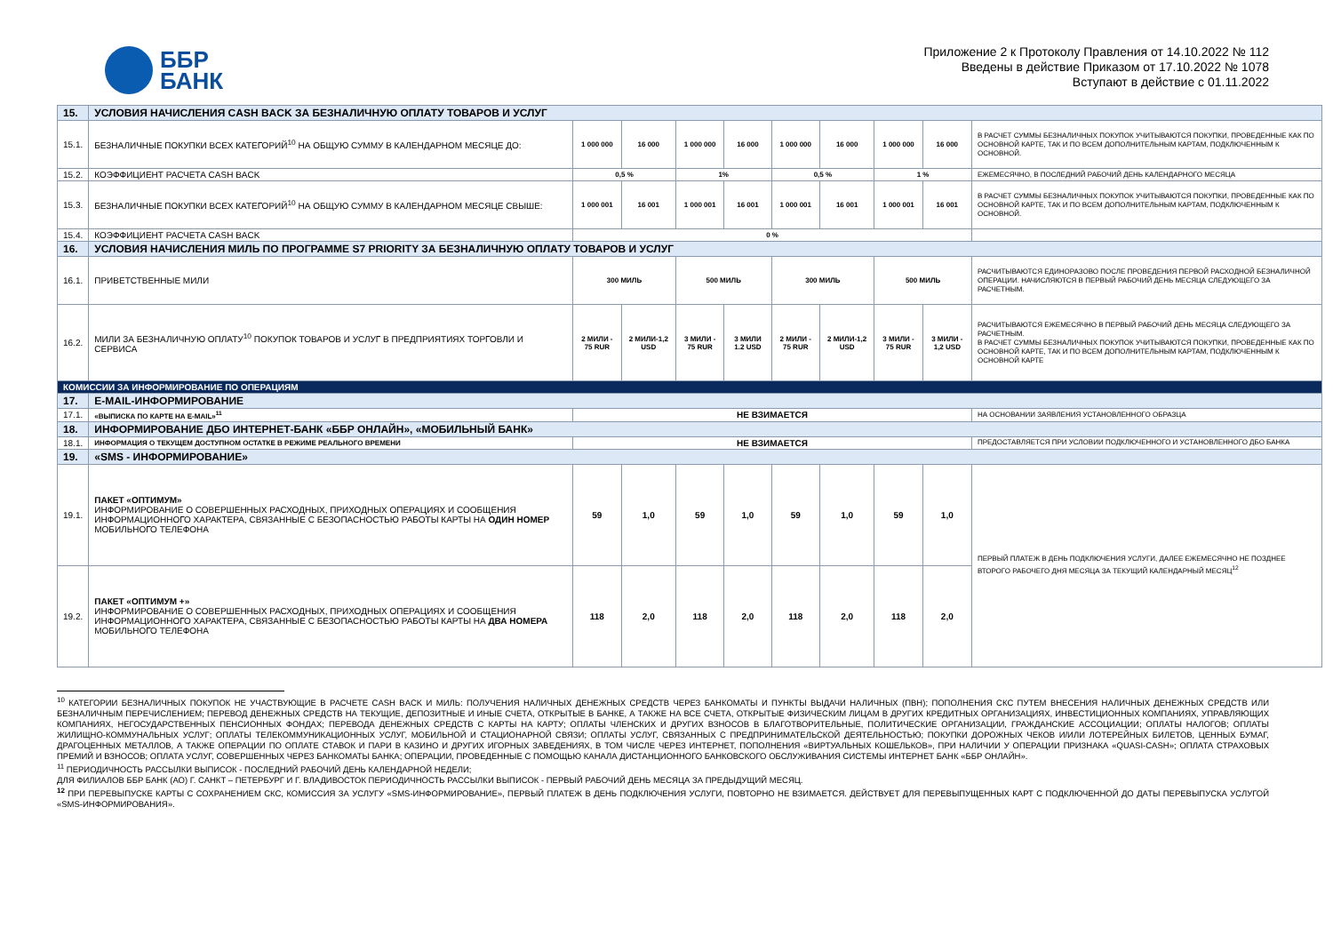ББР
БАНК
Приложение 2 к Протоколу Правления от 14.10.2022 № 112
Введены в действие Приказом от 17.10.2022 № 1078
Вступают в действие с 01.11.2022
| 15. | УСЛОВИЯ НАЧИСЛЕНИЯ CASH BACK ЗА БЕЗНАЛИЧНУЮ ОПЛАТУ ТОВАРОВ И УСЛУГ | | | | | | | | | |
| 15.1. | БЕЗНАЛИЧНЫЕ ПОКУПКИ ВСЕХ КАТЕГОРИЙ<sup>10</sup> НА ОБЩУЮ СУММУ В КАЛЕНДАРНОМ МЕСЯЦЕ ДО: | 1 000 000 | 16 000 | 1 000 000 | 16 000 | 1 000 000 | 16 000 | 1 000 000 | 16 000 | В РАСЧЕТ СУММЫ БЕЗНАЛИЧНЫХ ПОКУПОК УЧИТЫВАЮТСЯ ПОКУПКИ, ПРОВЕДЕННЫЕ КАК ПО ОСНОВНОЙ КАРТЕ, ТАК И ПО ВСЕМ ДОПОЛНИТЕЛЬНЫМ КАРТАМ, ПОДКЛЮЧЕННЫМ К ОСНОВНОЙ. |
| 15.2. | КОЭФФИЦИЕНТ РАСЧЕТА CASH BACK | 0,5 % | | 1% | | 0,5 % | | 1 % | | ЕЖЕМЕСЯЧНО, В ПОСЛЕДНИЙ РАБОЧИЙ ДЕНЬ КАЛЕНДАРНОГО МЕСЯЦА |
| 15.3. | БЕЗНАЛИЧНЫЕ ПОКУПКИ ВСЕХ КАТЕГОРИЙ<sup>10</sup> НА ОБЩУЮ СУММУ В КАЛЕНДАРНОМ МЕСЯЦЕ СВЫШЕ: | 1 000 001 | 16 001 | 1 000 001 | 16 001 | 1 000 001 | 16 001 | 1 000 001 | 16 001 | В РАСЧЕТ СУММЫ БЕЗНАЛИЧНЫХ ПОКУПОК УЧИТЫВАЮТСЯ ПОКУПКИ, ПРОВЕДЕННЫЕ КАК ПО ОСНОВНОЙ КАРТЕ, ТАК И ПО ВСЕМ ДОПОЛНИТЕЛЬНЫМ КАРТАМ, ПОДКЛЮЧЕННЫМ К ОСНОВНОЙ. |
| 15.4. | КОЭФФИЦИЕНТ РАСЧЕТА CASH BACK | 0 % | | | | | | | | |
| 16. | УСЛОВИЯ НАЧИСЛЕНИЯ МИЛЬ ПО ПРОГРАММЕ S7 PRIORITY ЗА БЕЗНАЛИЧНУЮ ОПЛАТУ ТОВАРОВ И УСЛУГ | | | | | | | | | |
| 16.1. | ПРИВЕТСТВЕННЫЕ МИЛИ | 300 МИЛЬ | | 500 МИЛЬ | | 300 МИЛЬ | | 500 МИЛЬ | | РАСЧИТЫВАЮТСЯ ЕДИНОРАЗОВО ПОСЛЕ ПРОВЕДЕНИЯ ПЕРВОЙ РАСХОДНОЙ БЕЗНАЛИЧНОЙ ОПЕРАЦИИ. НАЧИСЛЯЮТСЯ В ПЕРВЫЙ РАБОЧИЙ ДЕНЬ МЕСЯЦА СЛЕДУЮЩЕГО ЗА РАСЧЕТНЫМ. |
| 16.2. | МИЛИ ЗА БЕЗНАЛИЧНУЮ ОПЛАТУ<sup>10</sup> ПОКУПОК ТОВАРОВ И УСЛУГ В ПРЕДПРИЯТИЯХ ТОРГОВЛИ И СЕРВИСА | 2 МИЛИ - 75 RUR | 2 МИЛИ-1,2 USD | 3 МИЛИ - 75 RUR | 3 МИЛИ 1.2 USD | 2 МИЛИ - 75 RUR | 2 МИЛИ-1,2 USD | 3 МИЛИ - 75 RUR | 3 МИЛИ - 1,2 USD | РАСЧИТЫВАЮТСЯ ЕЖЕМЕСЯЧНО В ПЕРВЫЙ РАБОЧИЙ ДЕНЬ МЕСЯЦА СЛЕДУЮЩЕГО ЗА РАСЧЕТНЫМ. В РАСЧЕТ СУММЫ БЕЗНАЛИЧНЫХ ПОКУПОК УЧИТЫВАЮТСЯ ПОКУПКИ, ПРОВЕДЕННЫЕ КАК ПО ОСНОВНОЙ КАРТЕ, ТАК И ПО ВСЕМ ДОПОЛНИТЕЛЬНЫМ КАРТАМ, ПОДКЛЮЧЕННЫМ К ОСНОВНОЙ КАРТЕ |
| КОМИССИИ ЗА ИНФОРМИРОВАНИЕ ПО ОПЕРАЦИЯМ | | | | | | | | | | |
| 17. | E-MAIL-ИНФОРМИРОВАНИЕ | | | | | | | | | |
| 17.1. | «ВЫПИСКА ПО КАРТЕ НА E-MAIL»<sup>11</sup> | НЕ ВЗИМАЕТСЯ | | | | | | | | НА ОСНОВАНИИ ЗАЯВЛЕНИЯ УСТАНОВЛЕННОГО ОБРАЗЦА |
| 18. | ИНФОРМИРОВАНИЕ ДБО ИНТЕРНЕТ-БАНК «ББР ОНЛАЙН», «МОБИЛЬНЫЙ БАНК» | | | | | | | | | |
| 18.1. | ИНФОРМАЦИЯ О ТЕКУЩЕМ ДОСТУПНОМ ОСТАТКЕ В РЕЖИМЕ РЕАЛЬНОГО ВРЕМЕНИ | НЕ ВЗИМАЕТСЯ | | | | | | | | ПРЕДОСТАВЛЯЕТСЯ ПРИ УСЛОВИИ ПОДКЛЮЧЕННОГО И УСТАНОВЛЕННОГО ДБО БАНКА |
| 19. | «SMS - ИНФОРМИРОВАНИЕ» | | | | | | | | | |
| 19.1. | ПАКЕТ «ОПТИМУМ» ИНФОРМИРОВАНИЕ О СОВЕРШЕННЫХ РАСХОДНЫХ, ПРИХОДНЫХ ОПЕРАЦИЯХ И СООБЩЕНИЯ ИНФОРМАЦИОННОГО ХАРАКТЕРА, СВЯЗАННЫЕ С БЕЗОПАСНОСТЬЮ РАБОТЫ КАРТЫ НА ОДИН НОМЕР МОБИЛЬНОГО ТЕЛЕФОНА | 59 | 1,0 | 59 | 1,0 | 59 | 1,0 | 59 | 1,0 | ПЕРВЫЙ ПЛАТЕЖ В ДЕНЬ ПОДКЛЮЧЕНИЯ УСЛУГИ, ДАЛЕЕ ЕЖЕМЕСЯЧНО НЕ ПОЗДНЕЕ ВТОРОГО РАБОЧЕГО ДНЯ МЕСЯЦА ЗА ТЕКУЩИЙ КАЛЕНДАРНЫЙ МЕСЯЦ<sup>12</sup> |
| 19.2. | ПАКЕТ «ОПТИМУМ +» ИНФОРМИРОВАНИЕ О СОВЕРШЕННЫХ РАСХОДНЫХ, ПРИХОДНЫХ ОПЕРАЦИЯХ И СООБЩЕНИЯ ИНФОРМАЦИОННОГО ХАРАКТЕРА, СВЯЗАННЫЕ С БЕЗОПАСНОСТЬЮ РАБОТЫ КАРТЫ НА ДВА НОМЕРА МОБИЛЬНОГО ТЕЛЕФОНА | 118 | 2,0 | 118 | 2,0 | 118 | 2,0 | 118 | 2,0 | |
<sup>10</sup> КАТЕГОРИИ БЕЗНАЛИЧНЫХ ПОКУПОК НЕ УЧАСТВУЮЩИЕ В РАСЧЕТЕ CASH BACK И МИЛЬ: ПОЛУЧЕНИЯ НАЛИЧНЫХ ДЕНЕЖНЫХ СРЕДСТВ ЧЕРЕЗ БАНКОМАТЫ И ПУНКТЫ ВЫДАЧИ НАЛИЧНЫХ (ПВН); ПОПОЛНЕНИЯ СКС ПУТЕМ ВНЕСЕНИЯ НАЛИЧНЫХ ДЕНЕЖНЫХ СРЕДСТВ ИЛИ БЕЗНАЛИЧНЫМ ПЕРЕЧИСЛЕНИЕМ; ПЕРЕВОД ДЕНЕЖНЫХ СРЕДСТВ НА ТЕКУЩИЕ, ДЕПОЗИТНЫЕ И ИНЫЕ СЧЕТА, ОТКРЫТЫЕ В БАНКЕ, А ТАКЖЕ НА ВСЕ СЧЕТА, ОТКРЫТЫЕ ФИЗИЧЕСКИМ ЛИЦАМ В ДРУГИХ КРЕДИТНЫХ ОРГАНИЗАЦИЯХ, ИНВЕСТИЦИОННЫХ КОМПАНИЯХ, УПРАВЛЯЮЩИХ КОМПАНИЯХ, НЕГОСУДАРСТВЕННЫХ ПЕНСИОННЫХ ФОНДАХ; ПЕРЕВОДА ДЕНЕЖНЫХ СРЕДСТВ С КАРТЫ НА КАРТУ; ОПЛАТЫ ЧЛЕНСКИХ И ДРУГИХ ВЗНОСОВ В БЛАГОТВОРИТЕЛЬНЫЕ, ПОЛИТИЧЕСКИЕ ОРГАНИЗАЦИИ, ГРАЖДАНСКИЕ АССОЦИАЦИИ; ОПЛАТЫ НАЛОГОВ; ОПЛАТЫ ЖИЛИЩНО-КОММУНАЛЬНЫХ УСЛУГ; ОПЛАТЫ ТЕЛЕКОММУНИКАЦИОННЫХ УСЛУГ, МОБИЛЬНОЙ И СТАЦИОНАРНОЙ СВЯЗИ; ОПЛАТЫ УСЛУГ, СВЯЗАННЫХ С ПРЕДПРИНИМАТЕЛЬСКОЙ ДЕЯТЕЛЬНОСТЬЮ; ПОКУПКИ ДОРОЖНЫХ ЧЕКОВ И/ИЛИ ЛОТЕРЕЙНЫХ БИЛЕТОВ, ЦЕННЫХ БУМАГ, ДРАГОЦЕННЫХ МЕТАЛЛОВ, А ТАКЖЕ ОПЕРАЦИИ ПО ОПЛАТЕ СТАВОК И ПАРИ В КАЗИНО И ДРУГИХ ИГОРНЫХ ЗАВЕДЕНИЯХ, В ТОМ ЧИСЛЕ ЧЕРЕЗ ИНТЕРНЕТ, ПОПОЛНЕНИЯ «ВИРТУАЛЬНЫХ КОШЕЛЬКОВ», ПРИ НАЛИЧИИ У ОПЕРАЦИИ ПРИЗНАКА «QUASI-CASH»; ОПЛАТА СТРАХОВЫХ ПРЕМИЙ И ВЗНОСОВ; ОПЛАТА УСЛУГ, СОВЕРШЕННЫХ ЧЕРЕЗ БАНКОМАТЫ БАНКА; ОПЕРАЦИИ, ПРОВЕДЕННЫЕ С ПОМОЩЬЮ КАНАЛА ДИСТАНЦИОННОГО БАНКОВСКОГО ОБСЛУЖИВАНИЯ СИСТЕМЫ ИНТЕРНЕТ БАНК «ББР ОНЛАЙН».
<sup>11</sup> ПЕРИОДИЧНОСТЬ РАССЫЛКИ ВЫПИСОК - ПОСЛЕДНИЙ РАБОЧИЙ ДЕНЬ КАЛЕНДАРНОЙ НЕДЕЛИ;
ДЛЯ ФИЛИАЛОВ ББР БАНК (АО) Г. САНКТ – ПЕТЕРБУРГ И Г. ВЛАДИВОСТОК ПЕРИОДИЧНОСТЬ РАССЫЛКИ ВЫПИСОК - ПЕРВЫЙ РАБОЧИЙ ДЕНЬ МЕСЯЦА ЗА ПРЕДЫДУЩИЙ МЕСЯЦ.
<sup>12</sup> ПРИ ПЕРЕВЫПУСКЕ КАРТЫ С СОХРАНЕНИЕМ СКС, КОМИССИЯ ЗА УСЛУГУ «SMS-ИНФОРМИРОВАНИЕ», ПЕРВЫЙ ПЛАТЕЖ В ДЕНЬ ПОДКЛЮЧЕНИЯ УСЛУГИ, ПОВТОРНО НЕ ВЗИМАЕТСЯ. ДЕЙСТВУЕТ ДЛЯ ПЕРЕВЫПУЩЕННЫХ КАРТ С ПОДКЛЮЧЕННОЙ ДО ДАТЫ ПЕРЕВЫПУСКА УСЛУГОЙ «SMS-ИНФОРМИРОВАНИЯ».